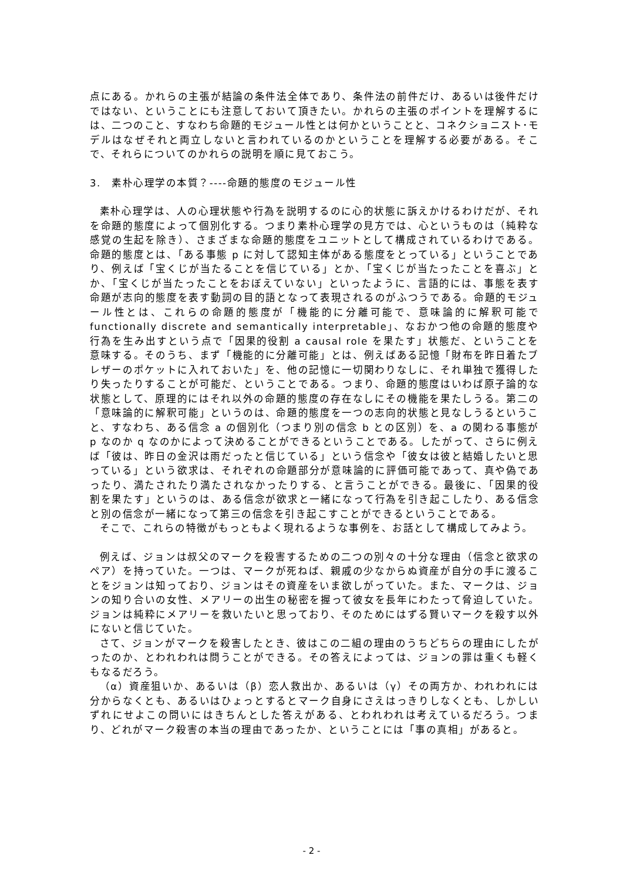点にある。かれらの主張が結論の条件法全体であり、条件法の前件だけ、あるいは後件だけではない、ということにも注意しておいて頂きたい。かれらの主張のポイントを理解するには、二つのこと、すなわち命題的モジュール性とは何かということと、コネクショニスト･モデルはなぜそれと両立しないと言われているのかということを理解する必要がある。そこで、それらについてのかれらの説明を順に見ておこう。
3.　素朴心理学の本質？----命題的態度のモジュール性
素朴心理学は、人の心理状態や行為を説明するのに心的状態に訴えかけるわけだが、それを命題的態度によって個別化する。つまり素朴心理学の見方では、心というものは（純粋な感覚の生起を除き）、さまざまな命題的態度をユニットとして構成されているわけである。命題的態度とは、「ある事態 p に対して認知主体がある態度をとっている」ということであり、例えば「宝くじが当たることを信じている」とか、「宝くじが当たったことを喜ぶ」とか、「宝くじが当たったことをおぼえていない」といったように、言語的には、事態を表す命題が志向的態度を表す動詞の目的語となって表現されるのがふつうである。命題的モジュール性とは、これらの命題的態度が「機能的に分離可能で、意味論的に解釈可能で functionally discrete and semantically interpretable」、なおかつ他の命題的態度や行為を生み出すという点で「因果的役割 a causal role を果たす」状態だ、ということを意味する。そのうち、まず「機能的に分離可能」とは、例えばある記憶「財布を昨日着たブレザーのポケットに入れておいた」を、他の記憶に一切関わりなしに、それ単独で獲得したり失ったりすることが可能だ、ということである。つまり、命題的態度はいわば原子論的な状態として、原理的にはそれ以外の命題的態度の存在なしにその機能を果たしうる。第二の「意味論的に解釈可能」というのは、命題的態度を一つの志向的状態と見なしうるということ、すなわち、ある信念 a の個別化（つまり別の信念 b との区別）を、a の関わる事態が p なのか q なのかによって決めることができるということである。したがって、さらに例えば「彼は、昨日の金沢は雨だったと信じている」という信念や「彼女は彼と結婚したいと思っている」という欲求は、それぞれの命題部分が意味論的に評価可能であって、真や偽であったり、満たされたり満たされなかったりする、と言うことができる。最後に、「因果的役割を果たす」というのは、ある信念が欲求と一緒になって行為を引き起こしたり、ある信念と別の信念が一緒になって第三の信念を引き起こすことができるということである。
そこで、これらの特徴がもっともよく現れるような事例を、お話として構成してみよう。
例えば、ジョンは叔父のマークを殺害するための二つの別々の十分な理由（信念と欲求のペア）を持っていた。一つは、マークが死ねば、親戚の少なからぬ資産が自分の手に渡ることをジョンは知っており、ジョンはその資産をいま欲しがっていた。また、マークは、ジョンの知り合いの女性、メアリーの出生の秘密を握って彼女を長年にわたって脅迫していた。ジョンは純粋にメアリーを救いたいと思っており、そのためにはずる賢いマークを殺す以外にないと信じていた。
さて、ジョンがマークを殺害したとき、彼はこの二組の理由のうちどちらの理由にしたがったのか、とわれわれは問うことができる。その答えによっては、ジョンの罪は重くも軽くもなるだろう。
（α）資産狙いか、あるいは（β）恋人救出か、あるいは（γ）その両方か、われわれには分からなくとも、あるいはひょっとするとマーク自身にさえはっきりしなくとも、しかしいずれにせよこの問いにはきちんとした答えがある、とわれわれは考えているだろう。つまり、どれがマーク殺害の本当の理由であったか、ということには「事の真相」があると。
- 2 -